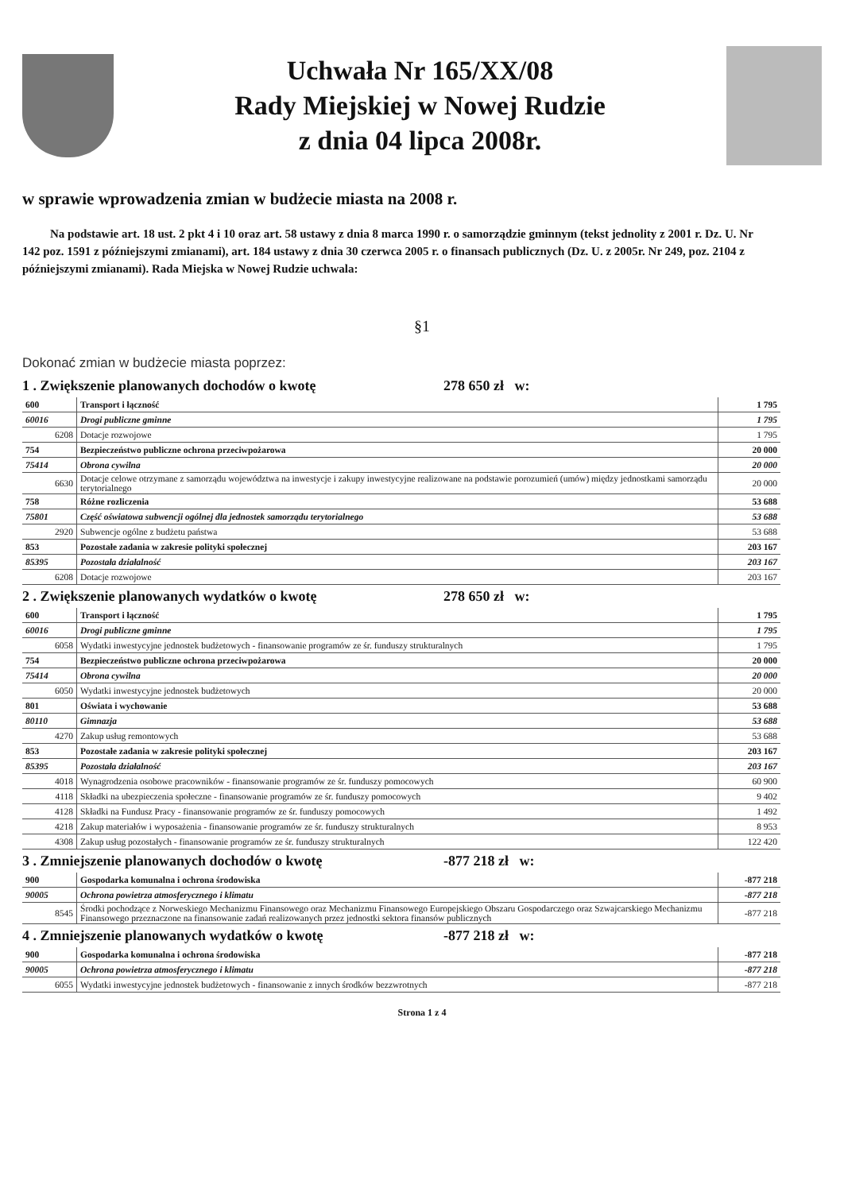Uchwała Nr 165/XX/08
Rady Miejskiej w Nowej Rudzie
z dnia 04 lipca 2008r.
w sprawie wprowadzenia zmian w budżecie miasta na 2008 r.
Na podstawie art. 18 ust. 2 pkt 4 i 10 oraz art. 58 ustawy z dnia 8 marca 1990 r. o samorządzie gminnym (tekst jednolity z 2001 r. Dz. U. Nr 142 poz. 1591 z późniejszymi zmianami), art. 184 ustawy z dnia 30 czerwca 2005 r. o finansach publicznych (Dz. U. z 2005r. Nr 249, poz. 2104 z późniejszymi zmianami). Rada Miejska w Nowej Rudzie uchwala:
§1
Dokonać zmian w budżecie miasta poprzez:
1 . Zwiększenie planowanych dochodów o kwotę 278 650 zł w:
| 600 | Transport i łączność | 1 795 |
| 60016 | Drogi publiczne gminne | 1 795 |
| 6208 | Dotacje rozwojowe | 1 795 |
| 754 | Bezpieczeństwo publiczne ochrona przeciwpożarowa | 20 000 |
| 75414 | Obrona cywilna | 20 000 |
| 6630 | Dotacje celowe otrzymane z samorządu województwa na inwestycje i zakupy inwestycyjne realizowane na podstawie porozumień (umów) między jednostkami samorządu terytorialnego | 20 000 |
| 758 | Różne rozliczenia | 53 688 |
| 75801 | Część oświatowa subwencji ogólnej dla jednostek samorządu terytorialnego | 53 688 |
| 2920 | Subwencje ogólne z budżetu państwa | 53 688 |
| 853 | Pozostałe zadania w zakresie polityki społecznej | 203 167 |
| 85395 | Pozostała działalność | 203 167 |
| 6208 | Dotacje rozwojowe | 203 167 |
2 . Zwiększenie planowanych wydatków o kwotę 278 650 zł w:
| 600 | Transport i łączność | 1 795 |
| 60016 | Drogi publiczne gminne | 1 795 |
| 6058 | Wydatki inwestycyjne jednostek budżetowych - finansowanie programów ze śr. funduszy strukturalnych | 1 795 |
| 754 | Bezpieczeństwo publiczne ochrona przeciwpożarowa | 20 000 |
| 75414 | Obrona cywilna | 20 000 |
| 6050 | Wydatki inwestycyjne jednostek budżetowych | 20 000 |
| 801 | Oświata i wychowanie | 53 688 |
| 80110 | Gimnazja | 53 688 |
| 4270 | Zakup usług remontowych | 53 688 |
| 853 | Pozostałe zadania w zakresie polityki społecznej | 203 167 |
| 85395 | Pozostała działalność | 203 167 |
| 4018 | Wynagrodzenia osobowe pracowników - finansowanie programów ze śr. funduszy pomocowych | 60 900 |
| 4118 | Składki na ubezpieczenia społeczne - finansowanie programów ze śr. funduszy pomocowych | 9 402 |
| 4128 | Składki na Fundusz Pracy - finansowanie programów ze śr. funduszy pomocowych | 1 492 |
| 4218 | Zakup materiałów i wyposażenia - finansowanie programów ze śr. funduszy strukturalnych | 8 953 |
| 4308 | Zakup usług pozostałych - finansowanie programów ze śr. funduszy strukturalnych | 122 420 |
3 . Zmniejszenie planowanych dochodów o kwotę -877 218 zł w:
| 900 | Gospodarka komunalna i ochrona środowiska | -877 218 |
| 90005 | Ochrona powietrza atmosferycznego i klimatu | -877 218 |
| 8545 | Środki pochodzące z Norweskiego Mechanizmu Finansowego oraz Mechanizmu Finansowego Europejskiego Obszaru Gospodarczego oraz Szwajcarskiego Mechanizmu Finansowego przeznaczone na finansowanie zadań realizowanych przez jednostki sektora finansów publicznych | -877 218 |
4 . Zmniejszenie planowanych wydatków o kwotę -877 218 zł w:
| 900 | Gospodarka komunalna i ochrona środowiska | -877 218 |
| 90005 | Ochrona powietrza atmosferycznego i klimatu | -877 218 |
| 6055 | Wydatki inwestycyjne jednostek budżetowych - finansowanie z innych środków bezzwrotnych | -877 218 |
Strona 1 z 4